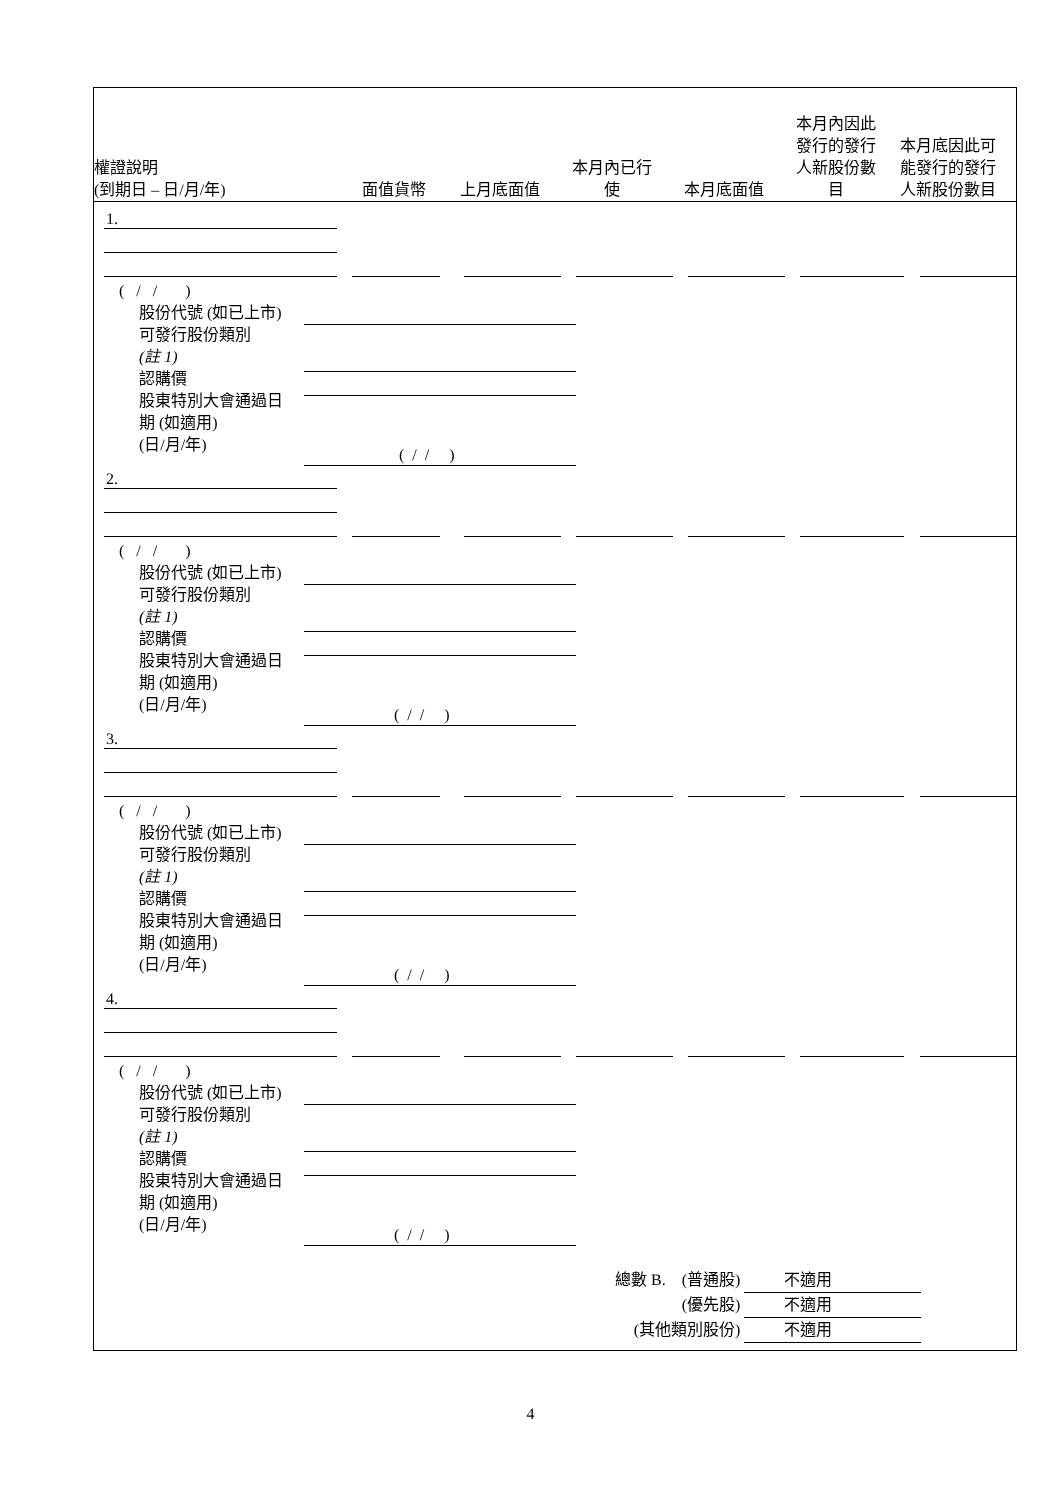權證說明
(到期日 – 日/月/年)
面值貨幣
上月底面值
本月內已行
使
本月底面值
本月內因此
發行的發行
人新股份數
目
本月底因此可
能發行的發行
人新股份數目
1.
( / / )
股份代號 (如已上市)
可發行股份類別
(註 1)
認購價
股東特別大會通過日
期 (如適用)
(日/月/年)
( / / )
2.
( / / )
股份代號 (如已上市)
可發行股份類別
(註 1)
認購價
股東特別大會通過日
期 (如適用)
(日/月/年)
( / / )
3.
( / / )
股份代號 (如已上市)
可發行股份類別
(註 1)
認購價
股東特別大會通過日
期 (如適用)
(日/月/年)
( / / )
4.
( / / )
股份代號 (如已上市)
可發行股份類別
(註 1)
認購價
股東特別大會通過日
期 (如適用)
(日/月/年)
( / / )
| 總數 B. (普通股) | 不適用 |
| (優先股) | 不適用 |
| (其他類別股份) | 不適用 |
4